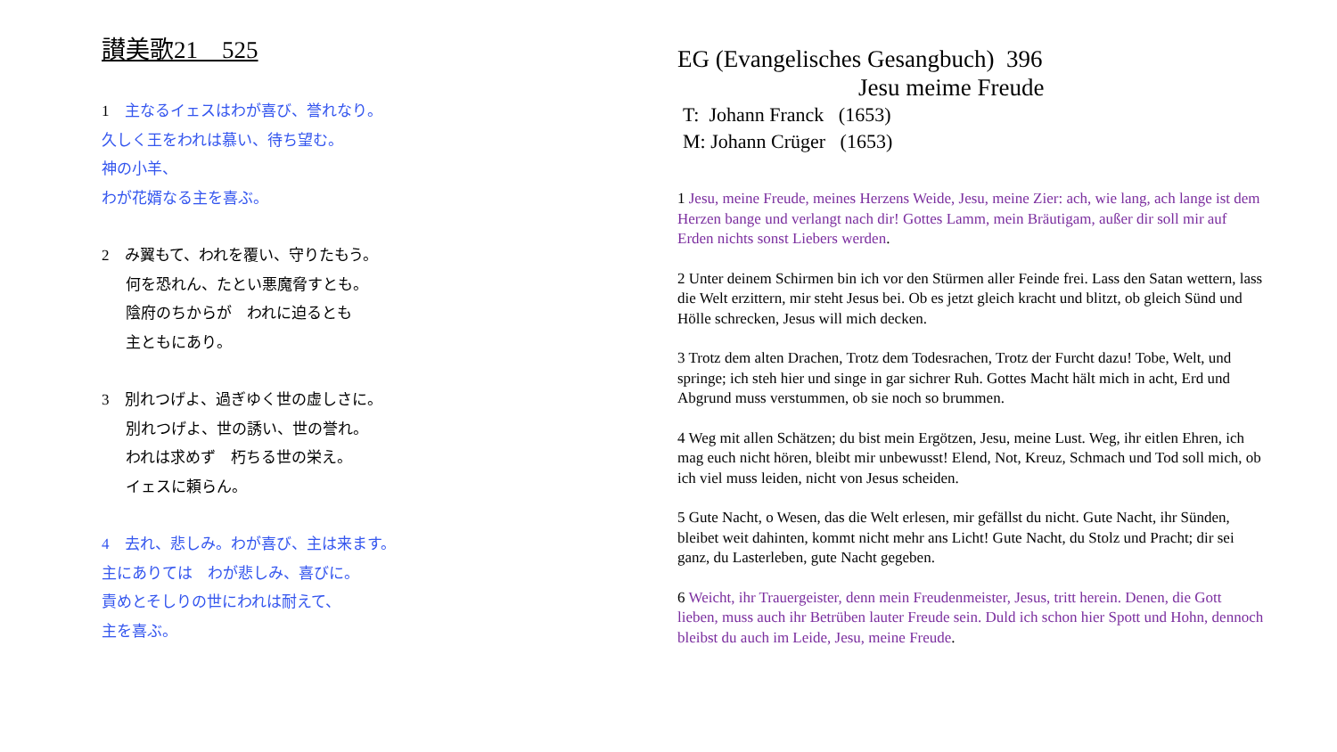讃美歌21　525
1　主なるイェスはわが喜び、誉れなり。
久しく王をわれは慕い、待ち望む。
神の小羊、
わが花婿なる主を喜ぶ。
2　み翼もて、われを覆い、守りたもう。
何を恐れん、たとい悪魔脅すとも。
陰府のちからが　われに迫るとも
主ともにあり。
3　別れつげよ、過ぎゆく世の虚しさに。
別れつげよ、世の誘い、世の誉れ。
われは求めず　朽ちる世の栄え。
イェスに頼らん。
4　去れ、悲しみ。わが喜び、主は来ます。
主にありては　わが悲しみ、喜びに。
責めとそしりの世にわれは耐えて、
主を喜ぶ。
EG (Evangelisches Gesangbuch) 396
Jesu meime Freude
T: Johann Franck (1653)
M: Johann Crüger (1653)
1 Jesu, meine Freude, meines Herzens Weide, Jesu, meine Zier: ach, wie lang, ach lange ist dem Herzen bange und verlangt nach dir! Gottes Lamm, mein Bräutigam, außer dir soll mir auf Erden nichts sonst Liebers werden.
2 Unter deinem Schirmen bin ich vor den Stürmen aller Feinde frei. Lass den Satan wettern, lass die Welt erzittern, mir steht Jesus bei. Ob es jetzt gleich kracht und blitzt, ob gleich Sünd und Hölle schrecken, Jesus will mich decken.
3 Trotz dem alten Drachen, Trotz dem Todesrachen, Trotz der Furcht dazu! Tobe, Welt, und springe; ich steh hier und singe in gar sichrer Ruh. Gottes Macht hält mich in acht, Erd und Abgrund muss verstummen, ob sie noch so brummen.
4 Weg mit allen Schätzen; du bist mein Ergötzen, Jesu, meine Lust. Weg, ihr eitlen Ehren, ich mag euch nicht hören, bleibt mir unbewusst! Elend, Not, Kreuz, Schmach und Tod soll mich, ob ich viel muss leiden, nicht von Jesus scheiden.
5 Gute Nacht, o Wesen, das die Welt erlesen, mir gefällst du nicht. Gute Nacht, ihr Sünden, bleibet weit dahinten, kommt nicht mehr ans Licht! Gute Nacht, du Stolz und Pracht; dir sei ganz, du Lasterleben, gute Nacht gegeben.
6 Weicht, ihr Trauergeister, denn mein Freudenmeister, Jesus, tritt herein. Denen, die Gott lieben, muss auch ihr Betrüben lauter Freude sein. Duld ich schon hier Spott und Hohn, dennoch bleibst du auch im Leide, Jesu, meine Freude.